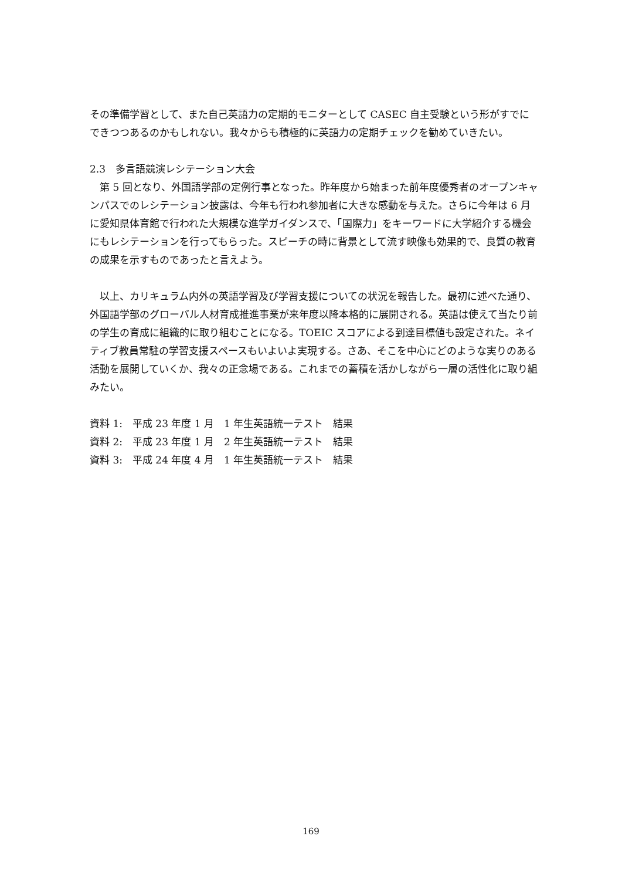その準備学習として、また自己英語力の定期的モニターとして CASEC 自主受験という形がすでにできつつあるのかもしれない。我々からも積極的に英語力の定期チェックを勧めていきたい。
2.3　多言語競演レシテーション大会
　第 5 回となり、外国語学部の定例行事となった。昨年度から始まった前年度優秀者のオープンキャンパスでのレシテーション披露は、今年も行われ参加者に大きな感動を与えた。さらに今年は 6 月に愛知県体育館で行われた大規模な進学ガイダンスで、「国際力」をキーワードに大学紹介する機会にもレシテーションを行ってもらった。スピーチの時に背景として流す映像も効果的で、良質の教育の成果を示すものであったと言えよう。
　以上、カリキュラム内外の英語学習及び学習支援についての状況を報告した。最初に述べた通り、外国語学部のグローバル人材育成推進事業が来年度以降本格的に展開される。英語は使えて当たり前の学生の育成に組織的に取り組むことになる。TOEIC スコアによる到達目標値も設定された。ネイティブ教員常駐の学習支援スペースもいよいよ実現する。さあ、そこを中心にどのような実りのある活動を展開していくか、我々の正念場である。これまでの蓄積を活かしながら一層の活性化に取り組みたい。
資料 1:　平成 23 年度 1 月　1 年生英語統一テスト　結果
資料 2:　平成 23 年度 1 月　2 年生英語統一テスト　結果
資料 3:　平成 24 年度 4 月　1 年生英語統一テスト　結果
169